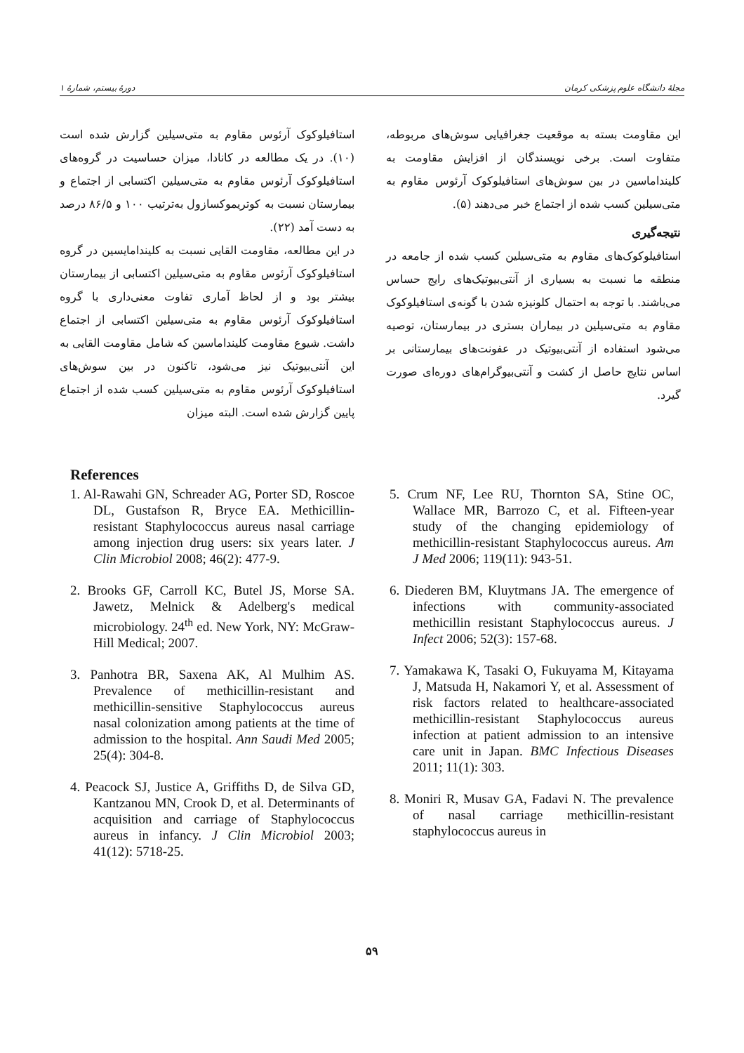مجلهٔ دانشگاه علوم پزشکی کرمان دورهٔ بیستم، شمارهٔ ۱
استافیلوکوک آرئوس مقاوم به متی‌سیلین گزارش شده است (۱۰). در یک مطالعه در کانادا، میزان حساسیت در گروه‌های استافیلوکوک آرئوس مقاوم به متی‌سیلین اکتسابی از اجتماع و بیمارستان نسبت به کوتریموکسازول به‌ترتیب ۱۰۰ و ۸۶/۵ درصد به دست آمد (۲۲).
در این مطالعه، مقاومت القایی نسبت به کلیندامایسین در گروه استافیلوکوک آرئوس مقاوم به متی‌سیلین اکتسابی از بیمارستان بیشتر بود و از لحاظ آماری تفاوت معنی‌داری با گروه استافیلوکوک آرئوس مقاوم به متی‌سیلین اکتسابی از اجتماع داشت. شیوع مقاومت کلینداماسین که شامل مقاومت القایی به این آنتی‌بیوتیک نیز می‌شود، تاکنون در بین سوش‌های استافیلوکوک آرئوس مقاوم به متی‌سیلین کسب شده از اجتماع پایین گزارش شده است. البته میزان
این مقاومت بسته به موقعیت جغرافیایی سوش‌های مربوطه، متفاوت است. برخی نویسندگان از افزایش مقاومت به کلینداماسین در بین سوش‌های استافیلوکوک آرئوس مقاوم به متی‌سیلین کسب شده از اجتماع خبر می‌دهند (۵).
نتیجه‌گیری
استافیلوکوک‌های مقاوم به متی‌سیلین کسب شده از جامعه در منطقه ما نسبت به بسیاری از آنتی‌بیوتیک‌های رایج حساس می‌باشند. با توجه به احتمال کلونیزه شدن با گونه‌ی استافیلوکوک مقاوم به متی‌سیلین در بیماران بستری در بیمارستان، توصیه می‌شود استفاده از آنتی‌بیوتیک در عفونت‌های بیمارستانی بر اساس نتایج حاصل از کشت و آنتی‌بیوگرام‌های دوره‌ای صورت گیرد.
References
1. Al-Rawahi GN, Schreader AG, Porter SD, Roscoe DL, Gustafson R, Bryce EA. Methicillin-resistant Staphylococcus aureus nasal carriage among injection drug users: six years later. J Clin Microbiol 2008; 46(2): 477-9.
2. Brooks GF, Carroll KC, Butel JS, Morse SA. Jawetz, Melnick & Adelberg's medical microbiology. 24<sup>th</sup> ed. New York, NY: McGraw-Hill Medical; 2007.
3. Panhotra BR, Saxena AK, Al Mulhim AS. Prevalence of methicillin-resistant and methicillin-sensitive Staphylococcus aureus nasal colonization among patients at the time of admission to the hospital. Ann Saudi Med 2005; 25(4): 304-8.
4. Peacock SJ, Justice A, Griffiths D, de Silva GD, Kantzanou MN, Crook D, et al. Determinants of acquisition and carriage of Staphylococcus aureus in infancy. J Clin Microbiol 2003; 41(12): 5718-25.
5. Crum NF, Lee RU, Thornton SA, Stine OC, Wallace MR, Barrozo C, et al. Fifteen-year study of the changing epidemiology of methicillin-resistant Staphylococcus aureus. Am J Med 2006; 119(11): 943-51.
6. Diederen BM, Kluytmans JA. The emergence of infections with community-associated methicillin resistant Staphylococcus aureus. J Infect 2006; 52(3): 157-68.
7. Yamakawa K, Tasaki O, Fukuyama M, Kitayama J, Matsuda H, Nakamori Y, et al. Assessment of risk factors related to healthcare-associated methicillin-resistant Staphylococcus aureus infection at patient admission to an intensive care unit in Japan. BMC Infectious Diseases 2011; 11(1): 303.
8. Moniri R, Musav GA, Fadavi N. The prevalence of nasal carriage methicillin-resistant staphylococcus aureus in
۵۹